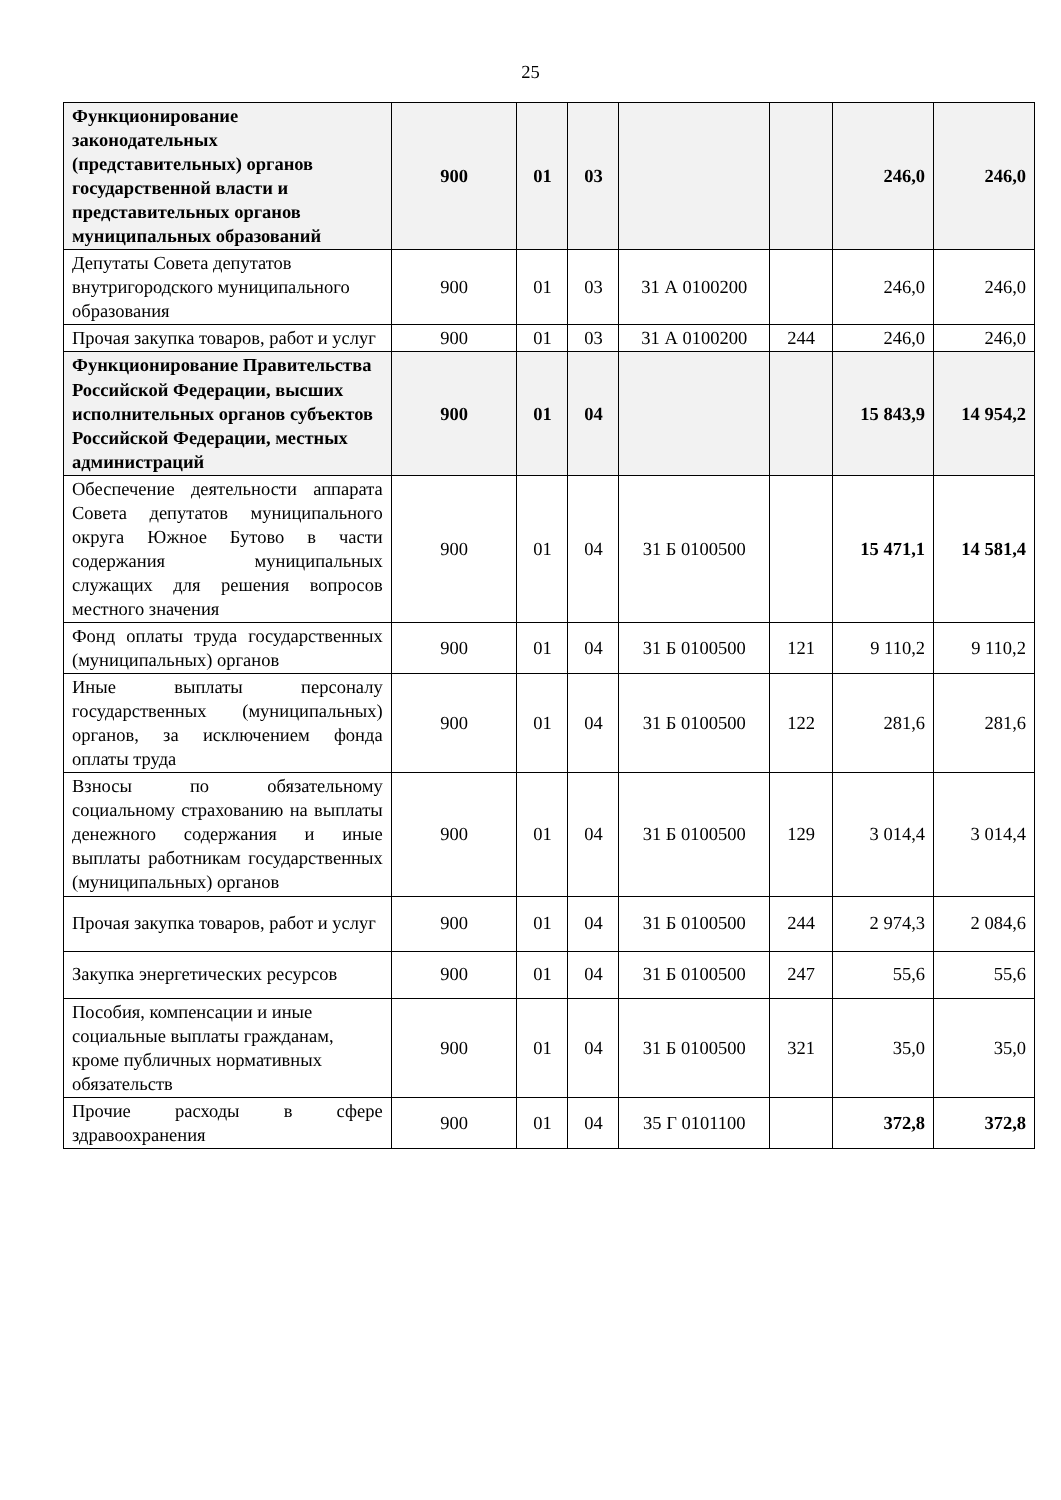25
| Функционирование законодательных (представительных) органов государственной власти и представительных органов муниципальных образований | 900 | 01 | 03 | | | 246,0 | 246,0 |
| Депутаты Совета депутатов внутригородского муниципального образования | 900 | 01 | 03 | 31 А 0100200 | | 246,0 | 246,0 |
| Прочая закупка товаров, работ и услуг | 900 | 01 | 03 | 31 А 0100200 | 244 | 246,0 | 246,0 |
| Функционирование Правительства Российской Федерации, высших исполнительных органов субъектов Российской Федерации, местных администраций | 900 | 01 | 04 | | | 15 843,9 | 14 954,2 |
| Обеспечение деятельности аппарата Совета депутатов муниципального округа Южное Бутово в части содержания муниципальных служащих для решения вопросов местного значения | 900 | 01 | 04 | 31 Б 0100500 | | 15 471,1 | 14 581,4 |
| Фонд оплаты труда государственных (муниципальных) органов | 900 | 01 | 04 | 31 Б 0100500 | 121 | 9 110,2 | 9 110,2 |
| Иные выплаты персоналу государственных (муниципальных) органов, за исключением фонда оплаты труда | 900 | 01 | 04 | 31 Б 0100500 | 122 | 281,6 | 281,6 |
| Взносы по обязательному социальному страхованию на выплаты денежного содержания и иные выплаты работникам государственных (муниципальных) органов | 900 | 01 | 04 | 31 Б 0100500 | 129 | 3 014,4 | 3 014,4 |
| Прочая закупка товаров, работ и услуг | 900 | 01 | 04 | 31 Б 0100500 | 244 | 2 974,3 | 2 084,6 |
| Закупка энергетических ресурсов | 900 | 01 | 04 | 31 Б 0100500 | 247 | 55,6 | 55,6 |
| Пособия, компенсации и иные социальные выплаты гражданам, кроме публичных нормативных обязательств | 900 | 01 | 04 | 31 Б 0100500 | 321 | 35,0 | 35,0 |
| Прочие расходы в сфере здравоохранения | 900 | 01 | 04 | 35 Г 0101100 | | 372,8 | 372,8 |